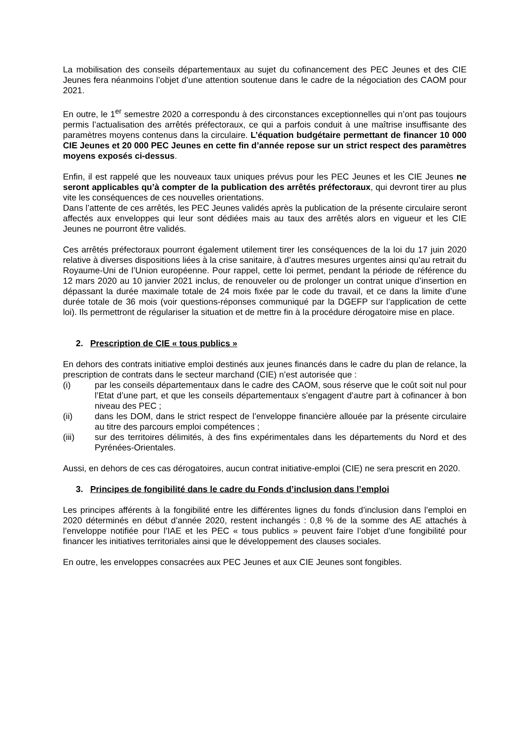La mobilisation des conseils départementaux au sujet du cofinancement des PEC Jeunes et des CIE Jeunes fera néanmoins l’objet d’une attention soutenue dans le cadre de la négociation des CAOM pour 2021.
En outre, le 1<sup>er</sup> semestre 2020 a correspondu à des circonstances exceptionnelles qui n’ont pas toujours permis l’actualisation des arrêtés préfectoraux, ce qui a parfois conduit à une maîtrise insuffisante des paramètres moyens contenus dans la circulaire. L’équation budgétaire permettant de financer 10 000 CIE Jeunes et 20 000 PEC Jeunes en cette fin d’année repose sur un strict respect des paramètres moyens exposés ci-dessus.
Enfin, il est rappelé que les nouveaux taux uniques prévus pour les PEC Jeunes et les CIE Jeunes ne seront applicables qu’à compter de la publication des arrêtés préfectoraux, qui devront tirer au plus vite les conséquences de ces nouvelles orientations.
Dans l’attente de ces arrêtés, les PEC Jeunes validés après la publication de la présente circulaire seront affectés aux enveloppes qui leur sont dédiées mais au taux des arrêtés alors en vigueur et les CIE Jeunes ne pourront être validés.
Ces arrêtés préfectoraux pourront également utilement tirer les conséquences de la loi du 17 juin 2020 relative à diverses dispositions liées à la crise sanitaire, à d’autres mesures urgentes ainsi qu’au retrait du Royaume-Uni de l’Union européenne. Pour rappel, cette loi permet, pendant la période de référence du 12 mars 2020 au 10 janvier 2021 inclus, de renouveler ou de prolonger un contrat unique d’insertion en dépassant la durée maximale totale de 24 mois fixée par le code du travail, et ce dans la limite d’une durée totale de 36 mois (voir questions-réponses communiqué par la DGEFP sur l’application de cette loi). Ils permettront de régulariser la situation et de mettre fin à la procédure dérogatoire mise en place.
2. Prescription de CIE « tous publics »
En dehors des contrats initiative emploi destinés aux jeunes financés dans le cadre du plan de relance, la prescription de contrats dans le secteur marchand (CIE) n’est autorisée que :
(i) par les conseils départementaux dans le cadre des CAOM, sous réserve que le coût soit nul pour l’Etat d’une part, et que les conseils départementaux s’engagent d’autre part à cofinancer à bon niveau des PEC ;
(ii) dans les DOM, dans le strict respect de l’enveloppe financière allouée par la présente circulaire au titre des parcours emploi compétences ;
(iii) sur des territoires délimités, à des fins expérimentales dans les départements du Nord et des Pyrénées-Orientales.
Aussi, en dehors de ces cas dérogatoires, aucun contrat initiative-emploi (CIE) ne sera prescrit en 2020.
3. Principes de fongibilité dans le cadre du Fonds d’inclusion dans l’emploi
Les principes afférents à la fongibilité entre les différentes lignes du fonds d’inclusion dans l’emploi en 2020 déterminés en début d’année 2020, restent inchangés : 0,8 % de la somme des AE attachés à l’enveloppe notifiée pour l’IAE et les PEC « tous publics » peuvent faire l’objet d’une fongibilité pour financer les initiatives territoriales ainsi que le développement des clauses sociales.
En outre, les enveloppes consacrées aux PEC Jeunes et aux CIE Jeunes sont fongibles.